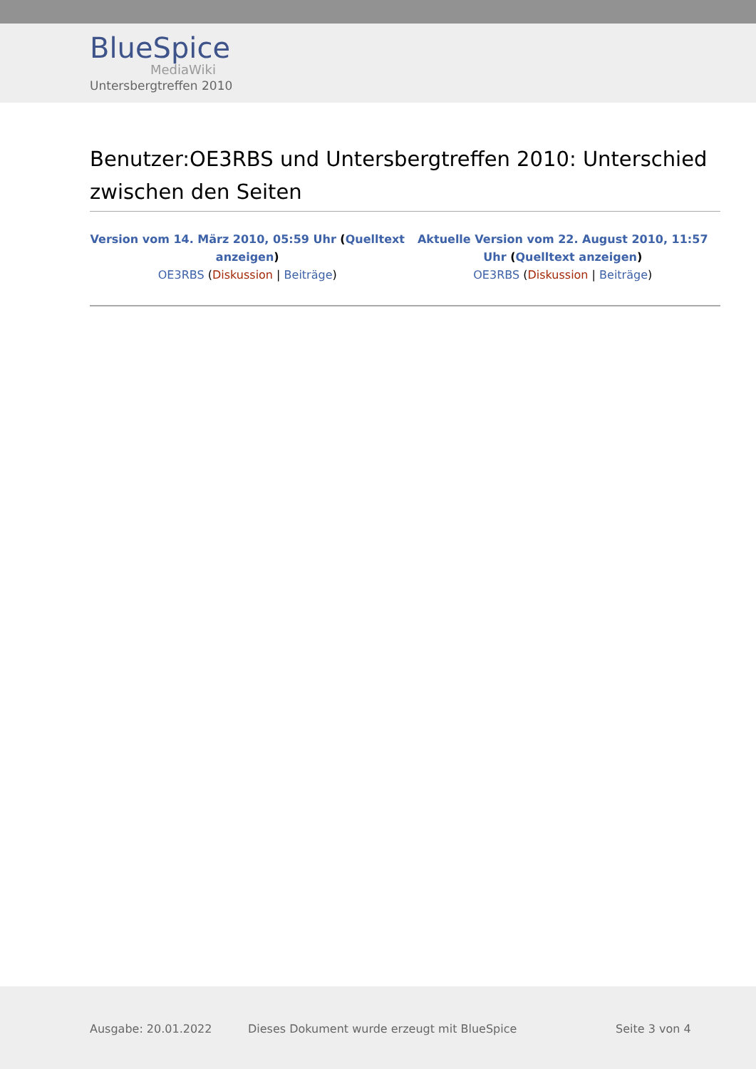BlueSpice
MediaWiki
Untersbergtreffen 2010
Benutzer:OE3RBS und Untersbergtreffen 2010: Unterschied zwischen den Seiten
| Version vom 14. März 2010, 05:59 Uhr ( Quelltext anzeigen ) OE3RBS ( Diskussion / Beiträge ) | Aktuelle Version vom 22. August 2010, 11:57 Uhr ( Quelltext anzeigen ) OE3RBS ( Diskussion / Beiträge ) |
Ausgabe: 20.01.2022 Dieses Dokument wurde erzeugt mit BlueSpice Seite 3 von 4